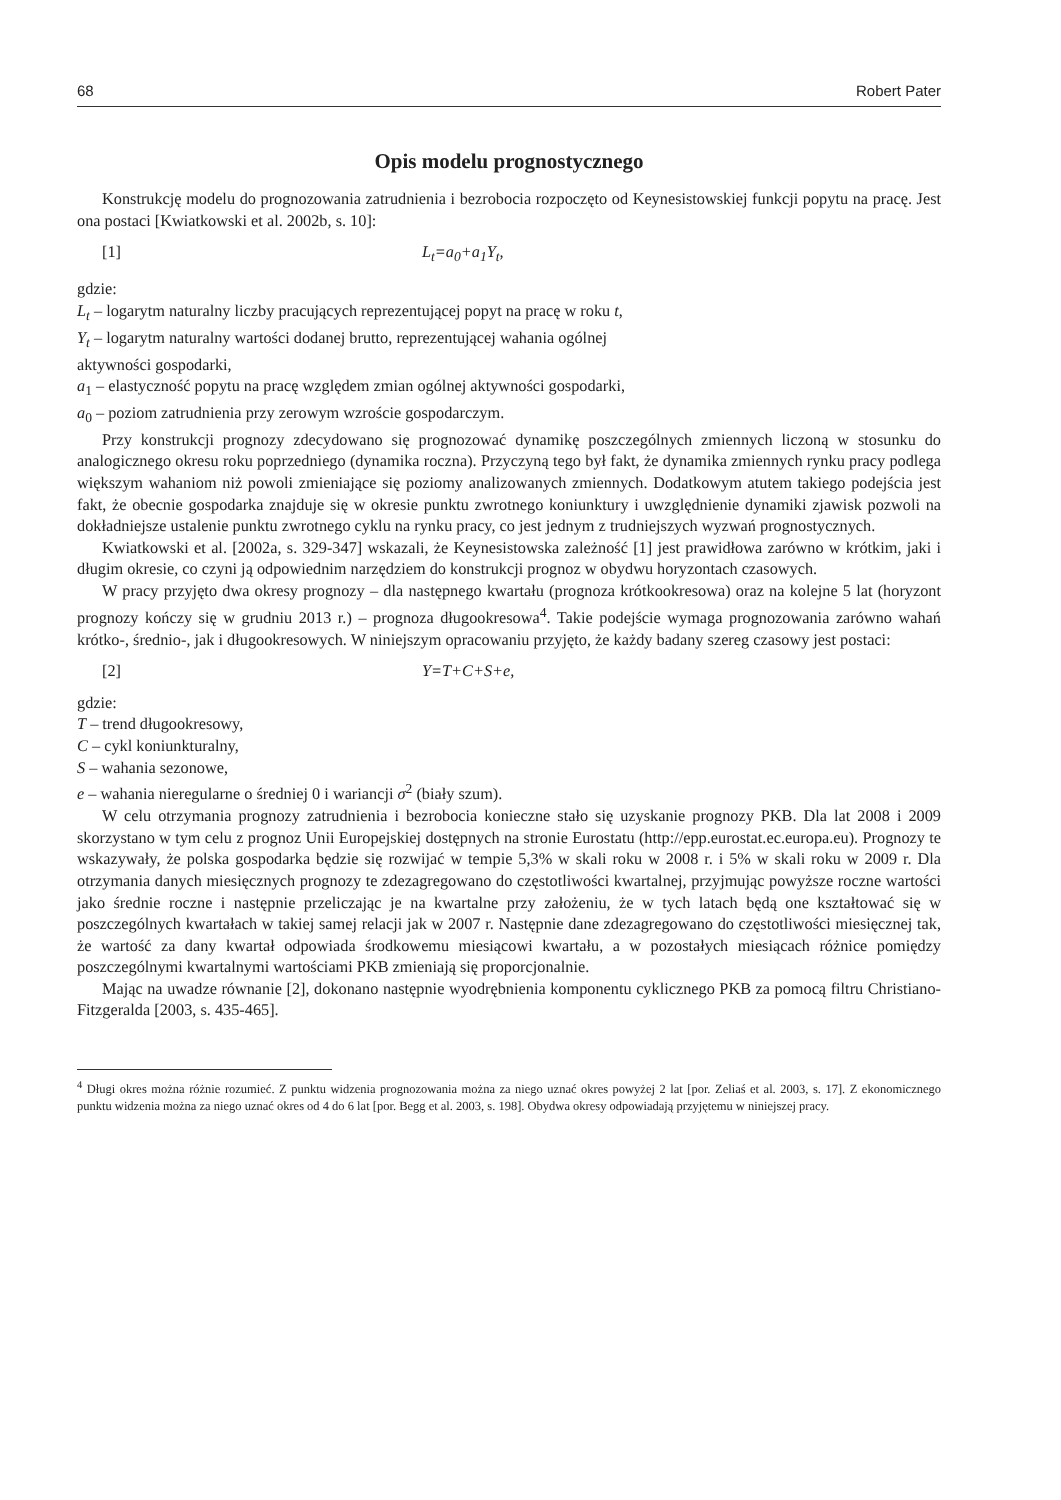68 Robert Pater
Opis modelu prognostycznego
Konstrukcję modelu do prognozowania zatrudnienia i bezrobocia rozpoczęto od Keynesistowskiej funkcji popytu na pracę. Jest ona postaci [Kwiatkowski et al. 2002b, s. 10]:
[1] L<sub>t</sub>=a<sub>0</sub>+a<sub>1</sub>Y<sub>t</sub>,
gdzie:
L<sub>t</sub> – logarytm naturalny liczby pracujących reprezentującej popyt na pracę w roku t,
Y<sub>t</sub> – logarytm naturalny wartości dodanej brutto, reprezentującej wahania ogólnej
aktywności gospodarki,
a<sub>1</sub> – elastyczność popytu na pracę względem zmian ogólnej aktywności gospodarki,
a<sub>0</sub> – poziom zatrudnienia przy zerowym wzroście gospodarczym.
Przy konstrukcji prognozy zdecydowano się prognozować dynamikę poszczególnych zmiennych liczoną w stosunku do analogicznego okresu roku poprzedniego (dynamika roczna). Przyczyną tego był fakt, że dynamika zmiennych rynku pracy podlega większym wahaniom niż powoli zmieniające się poziomy analizowanych zmiennych. Dodatkowym atutem takiego podejścia jest fakt, że obecnie gospodarka znajduje się w okresie punktu zwrotnego koniunktury i uwzględnienie dynamiki zjawisk pozwoli na dokładniejsze ustalenie punktu zwrotnego cyklu na rynku pracy, co jest jednym z trudniejszych wyzwań prognostycznych.
Kwiatkowski et al. [2002a, s. 329-347] wskazali, że Keynesistowska zależność [1] jest prawidłowa zarówno w krótkim, jaki i długim okresie, co czyni ją odpowiednim narzędziem do konstrukcji prognoz w obydwu horyzontach czasowych.
W pracy przyjęto dwa okresy prognozy – dla następnego kwartału (prognoza krótkookresowa) oraz na kolejne 5 lat (horyzont prognozy kończy się w grudniu 2013 r.) – prognoza długookresowa<sup>4</sup>. Takie podejście wymaga prognozowania zarówno wahań krótko-, średnio-, jak i długookresowych. W niniejszym opracowaniu przyjęto, że każdy badany szereg czasowy jest postaci:
[2] Y=T+C+S+e,
gdzie:
T – trend długookresowy,
C – cykl koniunkturalny,
S – wahania sezonowe,
e – wahania nieregularne o średniej 0 i wariancji σ<sup>2</sup> (biały szum).
W celu otrzymania prognozy zatrudnienia i bezrobocia konieczne stało się uzyskanie prognozy PKB. Dla lat 2008 i 2009 skorzystano w tym celu z prognoz Unii Europejskiej dostępnych na stronie Eurostatu (http://epp.eurostat.ec.europa.eu). Prognozy te wskazywały, że polska gospodarka będzie się rozwijać w tempie 5,3% w skali roku w 2008 r. i 5% w skali roku w 2009 r. Dla otrzymania danych miesięcznych prognozy te zdezagregowano do częstotliwości kwartalnej, przyjmując powyższe roczne wartości jako średnie roczne i następnie przeliczając je na kwartalne przy założeniu, że w tych latach będą one kształtować się w poszczególnych kwartałach w takiej samej relacji jak w 2007 r. Następnie dane zdezagregowano do częstotliwości miesięcznej tak, że wartość za dany kwartał odpowiada środkowemu miesiącowi kwartału, a w pozostałych miesiącach różnice pomiędzy poszczególnymi kwartalnymi wartościami PKB zmieniają się proporcjonalnie.
Mając na uwadze równanie [2], dokonano następnie wyodrębnienia komponentu cyklicznego PKB za pomocą filtru Christiano-Fitzgeralda [2003, s. 435-465].
<sup>4</sup> Długi okres można różnie rozumieć. Z punktu widzenia prognozowania można za niego uznać okres powyżej 2 lat [por. Zeliaś et al. 2003, s. 17]. Z ekonomicznego punktu widzenia można za niego uznać okres od 4 do 6 lat [por. Begg et al. 2003, s. 198]. Obydwa okresy odpowiadają przyjętemu w niniejszej pracy.